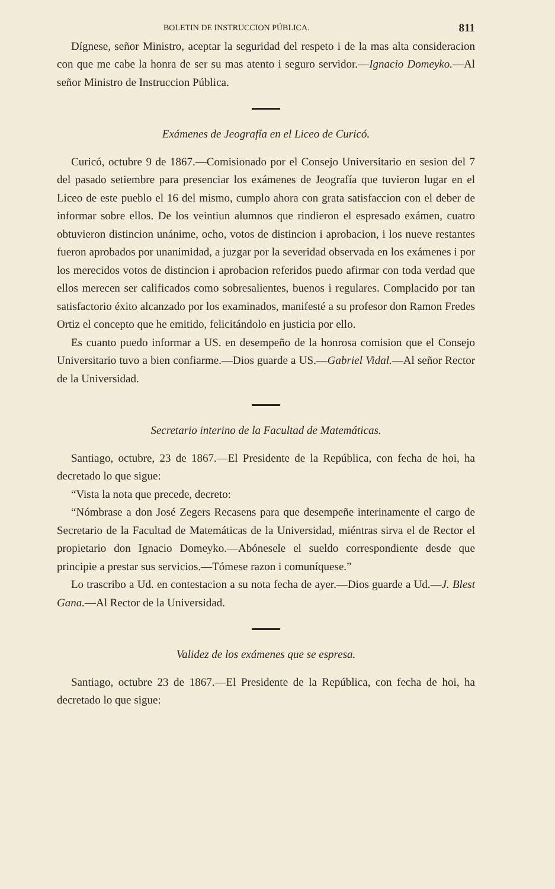BOLETIN DE INSTRUCCION PÚBLICA. 811
Dígnese, señor Ministro, aceptar la seguridad del respeto i de la mas alta consideracion con que me cabe la honra de ser su mas atento i seguro servidor.—Ignacio Domeyko.—Al señor Ministro de Instruccion Pública.
Exámenes de Jeografía en el Liceo de Curicó.
Curicó, octubre 9 de 1867.—Comisionado por el Consejo Universitario en sesion del 7 del pasado setiembre para presenciar los exámenes de Jeografía que tuvieron lugar en el Liceo de este pueblo el 16 del mismo, cumplo ahora con grata satisfaccion con el deber de informar sobre ellos. De los veintiun alumnos que rindieron el espresado exámen, cuatro obtuvieron distincion unánime, ocho, votos de distincion i aprobacion, i los nueve restantes fueron aprobados por unanimidad, a juzgar por la severidad observada en los exámenes i por los merecidos votos de distincion i aprobacion referidos puedo afirmar con toda verdad que ellos merecen ser calificados como sobresalientes, buenos i regulares. Complacido por tan satisfactorio éxito alcanzado por los examinados, manifesté a su profesor don Ramon Fredes Ortiz el concepto que he emitido, felicitándolo en justicia por ello.
Es cuanto puedo informar a US. en desempeño de la honrosa comision que el Consejo Universitario tuvo a bien confiarme.—Dios guarde a US.—Gabriel Vidal.—Al señor Rector de la Universidad.
Secretario interino de la Facultad de Matemáticas.
Santiago, octubre, 23 de 1867.—El Presidente de la República, con fecha de hoi, ha decretado lo que sigue:
“Vista la nota que precede, decreto:
“Nómbrase a don José Zegers Recasens para que desempeñe interinamente el cargo de Secretario de la Facultad de Matemáticas de la Universidad, miéntras sirva el de Rector el propietario don Ignacio Domeyko.—Abónesele el sueldo correspondiente desde que principie a prestar sus servicios.—Tómese razon i comuníquese.”
Lo trascribo a Ud. en contestacion a su nota fecha de ayer.—Dios guarde a Ud.—J. Blest Gana.—Al Rector de la Universidad.
Validez de los exámenes que se espresa.
Santiago, octubre 23 de 1867.—El Presidente de la República, con fecha de hoi, ha decretado lo que sigue: